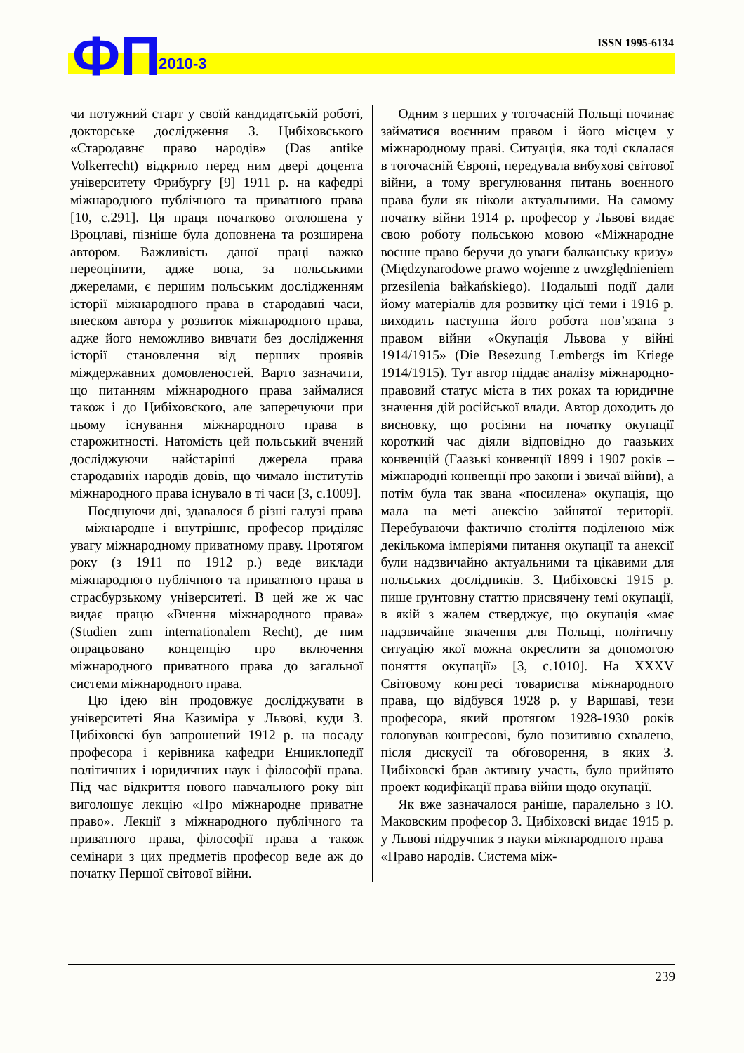ФП 2010-3
ISSN 1995-6134
чи потужний старт у своїй кандидатській роботі, докторське дослідження З. Цибіховського «Стародавнє право народів» (Das antike Volkerrecht) відкрило перед ним двері доцента університету Фрибургу [9] 1911 р. на кафедрі міжнародного публічного та приватного права [10, с.291]. Ця праця початково оголошена у Вроцлаві, пізніше була доповнена та розширена автором. Важливість даної праці важко переоцінити, адже вона, за польськими джерелами, є першим польським дослідженням історії міжнародного права в стародавні часи, внеском автора у розвиток міжнародного права, адже його неможливо вивчати без дослідження історії становлення від перших проявів міждержавних домовленостей. Варто зазначити, що питанням міжнародного права займалися також і до Цибіховского, але заперечуючи при цьому існування міжнародного права в старожитності. Натомість цей польський вчений досліджуючи найстаріші джерела права стародавніх народів довів, що чимало інститутів міжнародного права існувало в ті часи [3, с.1009].
Поєднуючи дві, здавалося б різні галузі права – міжнародне і внутрішнє, професор приділяє увагу міжнародному приватному праву. Протягом року (з 1911 по 1912 р.) веде виклади міжнародного публічного та приватного права в страсбурзькому університеті. В цей же ж час видає працю «Вчення міжнародного права» (Studien zum internationalem Recht), де ним опрацьовано концепцію про включення міжнародного приватного права до загальної системи міжнародного права.
Цю ідею він продовжує досліджувати в університеті Яна Казиміра у Львові, куди З. Цибіховскі був запрошений 1912 р. на посаду професора і керівника кафедри Енциклопедії політичних і юридичних наук і філософії права. Під час відкриття нового навчального року він виголошує лекцію «Про міжнародне приватне право». Лекції з міжнародного публічного та приватного права, філософії права а також семінари з цих предметів професор веде аж до початку Першої світової війни.
Одним з перших у тогочасній Польщі починає займатися воєнним правом і його місцем у міжнародному праві. Ситуація, яка тоді склалася в тогочасній Європі, передувала вибухові світової війни, а тому врегулювання питань воєнного права були як ніколи актуальними. На самому початку війни 1914 р. професор у Львові видає свою роботу польською мовою «Міжнародне воєнне право беручи до уваги балканську кризу» (Międzynarodowe prawo wojenne z uwzględnieniem przesilenia bałkańskiego). Подальші події дали йому матеріалів для розвитку цієї теми і 1916 р. виходить наступна його робота пов’язана з правом війни «Окупація Львова у війні 1914/1915» (Die Besezung Lembergs im Kriege 1914/1915). Тут автор піддає аналізу міжнародно-правовий статус міста в тих роках та юридичне значення дій російської влади. Автор доходить до висновку, що росіяни на початку окупації короткий час діяли відповідно до гаазьких конвенцій (Гаазькі конвенції 1899 і 1907 років – міжнародні конвенції про закони і звичаї війни), а потім була так звана «посилена» окупація, що мала на меті анексію зайнятої території. Перебуваючи фактично століття поділеною між декількома імперіями питання окупації та анексії були надзвичайно актуальними та цікавими для польських дослідників. З. Цибіховскі 1915 р. пише ґрунтовну статтю присвячену темі окупації, в якій з жалем стверджує, що окупація «має надзвичайне значення для Польщі, політичну ситуацію якої можна окреслити за допомогою поняття окупації» [3, с.1010]. На XXXV Світовому конгресі товариства міжнародного права, що відбувся 1928 р. у Варшаві, тези професора, який протягом 1928-1930 років головував конгресові, було позитивно схвалено, після дискусії та обговорення, в яких З. Цибіховскі брав активну участь, було прийнято проект кодифікації права війни щодо окупації.
Як вже зазначалося раніше, паралельно з Ю. Маковским професор З. Цибіховскі видає 1915 р. у Львові підручник з науки міжнародного права – «Право народів. Система між-
239